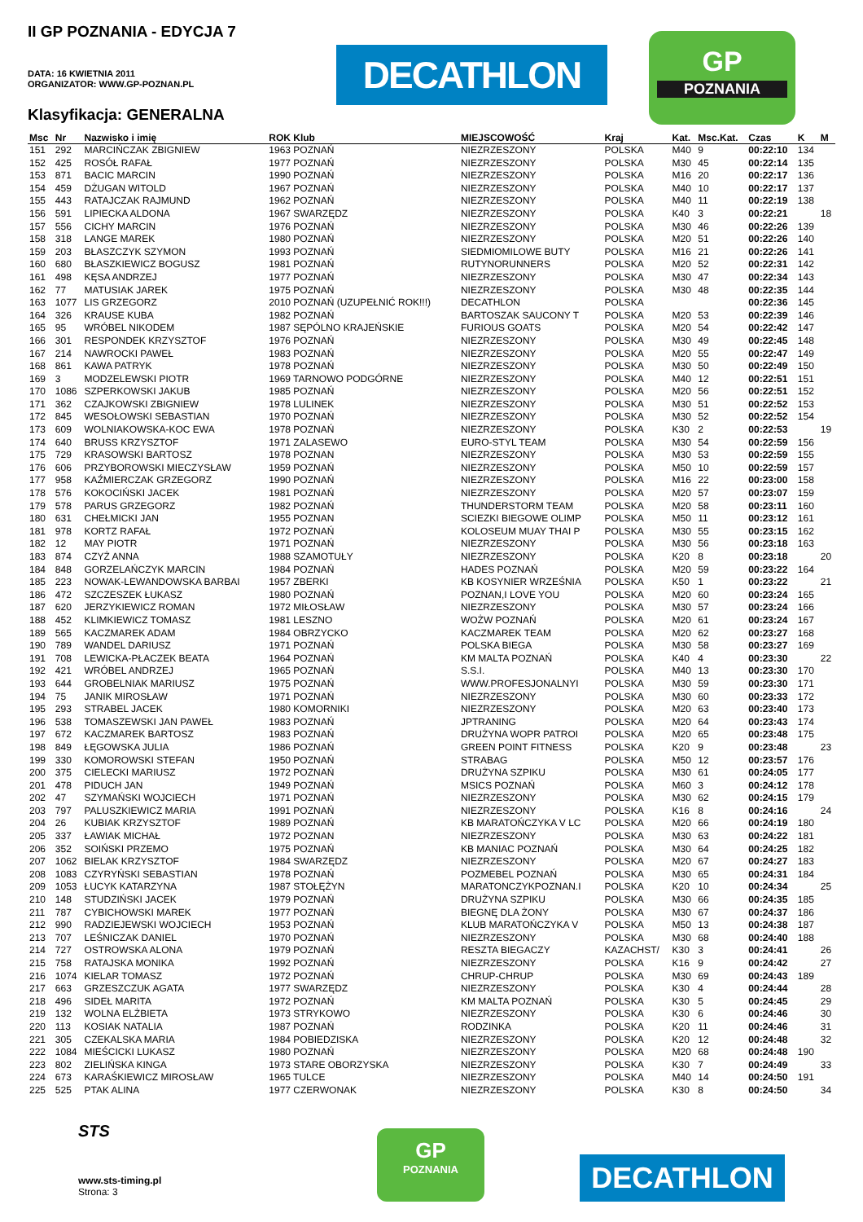II GP POZNANIA - EDYCJA 7
DATA: 16 KWIETNIA 2011
ORGANIZATOR: WWW.GP-POZNAN.PL
Klasyfikacja: GENERALNA
DECATHLON
GP
POZNANIA
| Msc | Nr | Nazwisko i imię | ROK Klub | MIEJSCOWOŚĆ | Kraj | Kat. | Msc.Kat. | Czas | K | M |
| --- | --- | --- | --- | --- | --- | --- | --- | --- | --- | --- |
| 151 | 292 | MARCIŃCZAK ZBIGNIEW | 1963 POZNAŃ | NIEZRZESZONY | POLSKA | M40 | 9 | 00:22:10 | 134 | |
| 152 | 425 | ROSÓŁ RAFAŁ | 1977 POZNAŃ | NIEZRZESZONY | POLSKA | M30 | 45 | 00:22:14 | 135 | |
| 153 | 871 | BACIC MARCIN | 1990 POZNAŃ | NIEZRZESZONY | POLSKA | M16 | 20 | 00:22:17 | 136 | |
| 154 | 459 | DŻUGAN WITOLD | 1967 POZNAŃ | NIEZRZESZONY | POLSKA | M40 | 10 | 00:22:17 | 137 | |
| 155 | 443 | RATAJCZAK RAJMUND | 1962 POZNAŃ | NIEZRZESZONY | POLSKA | M40 | 11 | 00:22:19 | 138 | |
| 156 | 591 | LIPIECKA ALDONA | 1967 SWARZĘDZ | NIEZRZESZONY | POLSKA | K40 | 3 | 00:22:21 | | 18 |
| 157 | 556 | CICHY MARCIN | 1976 POZNAŃ | NIEZRZESZONY | POLSKA | M30 | 46 | 00:22:26 | 139 | |
| 158 | 318 | LANGE MAREK | 1980 POZNAŃ | NIEZRZESZONY | POLSKA | M20 | 51 | 00:22:26 | 140 | |
| 159 | 203 | BŁASZCZYK SZYMON | 1993 POZNAŃ | SIEDMIOMILOWE BUTY | POLSKA | M16 | 21 | 00:22:26 | 141 | |
| 160 | 680 | BŁASZKIEWICZ BOGUSZ | 1981 POZNAŃ | RUTYNORUNNERS | POLSKA | M20 | 52 | 00:22:31 | 142 | |
| 161 | 498 | KĘSA ANDRZEJ | 1977 POZNAŃ | NIEZRZESZONY | POLSKA | M30 | 47 | 00:22:34 | 143 | |
| 162 | 77 | MATUSIAK JAREK | 1975 POZNAŃ | NIEZRZESZONY | POLSKA | M30 | 48 | 00:22:35 | 144 | |
| 163 | 1077 | LIS GRZEGORZ | 2010 POZNAŃ (UZUPEŁNIĆ ROK!!!) | DECATHLON | POLSKA | | | 00:22:36 | 145 | |
| 164 | 326 | KRAUSE KUBA | 1982 POZNAŃ | BARTOSZAK SAUCONY T | POLSKA | M20 | 53 | 00:22:39 | 146 | |
| 165 | 95 | WRÓBEL NIKODEM | 1987 SĘPÓLNO KRAJEŃSKIE | FURIOUS GOATS | POLSKA | M20 | 54 | 00:22:42 | 147 | |
| 166 | 301 | RESPONDEK KRZYSZTOF | 1976 POZNAŃ | NIEZRZESZONY | POLSKA | M30 | 49 | 00:22:45 | 148 | |
| 167 | 214 | NAWROCKI PAWEŁ | 1983 POZNAŃ | NIEZRZESZONY | POLSKA | M20 | 55 | 00:22:47 | 149 | |
| 168 | 861 | KAWA PATRYK | 1978 POZNAŃ | NIEZRZESZONY | POLSKA | M30 | 50 | 00:22:49 | 150 | |
| 169 | 3 | MODZELEWSKI PIOTR | 1969 TARNOWO PODGÓRNE | NIEZRZESZONY | POLSKA | M40 | 12 | 00:22:51 | 151 | |
| 170 | 1086 | SZPERKOWSKI JAKUB | 1985 POZNAŃ | NIEZRZESZONY | POLSKA | M20 | 56 | 00:22:51 | 152 | |
| 171 | 362 | CZAJKOWSKI ZBIGNIEW | 1978 LULINEK | NIEZRZESZONY | POLSKA | M30 | 51 | 00:22:52 | 153 | |
| 172 | 845 | WESOŁOWSKI SEBASTIAN | 1970 POZNAŃ | NIEZRZESZONY | POLSKA | M30 | 52 | 00:22:52 | 154 | |
| 173 | 609 | WOLNIAKOWSKA-KOC EWA | 1978 POZNAŃ | NIEZRZESZONY | POLSKA | K30 | 2 | 00:22:53 | | 19 |
| 174 | 640 | BRUSS KRZYSZTOF | 1971 ZALASEWO | EURO-STYL TEAM | POLSKA | M30 | 54 | 00:22:59 | 156 | |
| 175 | 729 | KRASOWSKI BARTOSZ | 1978 POZNAN | NIEZRZESZONY | POLSKA | M30 | 53 | 00:22:59 | 155 | |
| 176 | 606 | PRZYBOROWSKI MIECZYSŁAW | 1959 POZNAŃ | NIEZRZESZONY | POLSKA | M50 | 10 | 00:22:59 | 157 | |
| 177 | 958 | KAŹMIERCZAK GRZEGORZ | 1990 POZNAŃ | NIEZRZESZONY | POLSKA | M16 | 22 | 00:23:00 | 158 | |
| 178 | 576 | KOKOCIŃSKI JACEK | 1981 POZNAŃ | NIEZRZESZONY | POLSKA | M20 | 57 | 00:23:07 | 159 | |
| 179 | 578 | PARUS GRZEGORZ | 1982 POZNAŃ | THUNDERSTORM TEAM | POLSKA | M20 | 58 | 00:23:11 | 160 | |
| 180 | 631 | CHEŁMICKI JAN | 1955 POZNAN | SCIEZKI BIEGOWE OLIMP | POLSKA | M50 | 11 | 00:23:12 | 161 | |
| 181 | 978 | KORTZ RAFAŁ | 1972 POZNAŃ | KOLOSEUM MUAY THAI P | POLSKA | M30 | 55 | 00:23:15 | 162 | |
| 182 | 12 | MAY PIOTR | 1971 POZNAŃ | NIEZRZESZONY | POLSKA | M30 | 56 | 00:23:18 | 163 | |
| 183 | 874 | CZYŻ ANNA | 1988 SZAMOTUŁY | NIEZRZESZONY | POLSKA | K20 | 8 | 00:23:18 | | 20 |
| 184 | 848 | GORZELAŃCZYK MARCIN | 1984 POZNAŃ | HADES POZNAŃ | POLSKA | M20 | 59 | 00:23:22 | 164 | |
| 185 | 223 | NOWAK-LEWANDOWSKA BARBAI | 1957 ZBERKI | KB KOSYNIER WRZEŚNIA | POLSKA | K50 | 1 | 00:23:22 | | 21 |
| 186 | 472 | SZCZESZEK ŁUKASZ | 1980 POZNAŃ | POZNAN,I LOVE YOU | POLSKA | M20 | 60 | 00:23:24 | 165 | |
| 187 | 620 | JERZYKIEWICZ ROMAN | 1972 MIŁOSŁAW | NIEZRZESZONY | POLSKA | M30 | 57 | 00:23:24 | 166 | |
| 188 | 452 | KLIMKIEWICZ TOMASZ | 1981 LESZNO | WOŻW POZNAŃ | POLSKA | M20 | 61 | 00:23:24 | 167 | |
| 189 | 565 | KACZMAREK ADAM | 1984 OBRZYCKO | KACZMAREK TEAM | POLSKA | M20 | 62 | 00:23:27 | 168 | |
| 190 | 789 | WANDEL DARIUSZ | 1971 POZNAŃ | POLSKA BIEGA | POLSKA | M30 | 58 | 00:23:27 | 169 | |
| 191 | 708 | LEWICKA-PŁACZEK BEATA | 1964 POZNAŃ | KM MALTA POZNAŃ | POLSKA | K40 | 4 | 00:23:30 | | 22 |
| 192 | 421 | WRÓBEL ANDRZEJ | 1965 POZNAŃ | S.S.I. | POLSKA | M40 | 13 | 00:23:30 | 170 | |
| 193 | 644 | GROBELNIAK MARIUSZ | 1975 POZNAŃ | WWW.PROFESJONALNYI | POLSKA | M30 | 59 | 00:23:30 | 171 | |
| 194 | 75 | JANIK MIROSŁAW | 1971 POZNAŃ | NIEZRZESZONY | POLSKA | M30 | 60 | 00:23:33 | 172 | |
| 195 | 293 | STRABEL JACEK | 1980 KOMORNIKI | NIEZRZESZONY | POLSKA | M20 | 63 | 00:23:40 | 173 | |
| 196 | 538 | TOMASZEWSKI JAN PAWEŁ | 1983 POZNAŃ | JPTRANING | POLSKA | M20 | 64 | 00:23:43 | 174 | |
| 197 | 672 | KACZMAREK BARTOSZ | 1983 POZNAŃ | DRUŻYNA WOPR PATROI | POLSKA | M20 | 65 | 00:23:48 | 175 | |
| 198 | 849 | ŁĘGOWSKA JULIA | 1986 POZNAŃ | GREEN POINT FITNESS | POLSKA | K20 | 9 | 00:23:48 | | 23 |
| 199 | 330 | KOMOROWSKI STEFAN | 1950 POZNAŃ | STRABAG | POLSKA | M50 | 12 | 00:23:57 | 176 | |
| 200 | 375 | CIELECKI MARIUSZ | 1972 POZNAŃ | DRUŻYNA SZPIKU | POLSKA | M30 | 61 | 00:24:05 | 177 | |
| 201 | 478 | PIDUCH JAN | 1949 POZNAŃ | MSICS POZNAŃ | POLSKA | M60 | 3 | 00:24:12 | 178 | |
| 202 | 47 | SZYMAŃSKI WOJCIECH | 1971 POZNAŃ | NIEZRZESZONY | POLSKA | M30 | 62 | 00:24:15 | 179 | |
| 203 | 797 | PALUSZKIEWICZ MARIA | 1991 POZNAŃ | NIEZRZESZONY | POLSKA | K16 | 8 | 00:24:16 | | 24 |
| 204 | 26 | KUBIAK KRZYSZTOF | 1989 POZNAŃ | KB MARATOŃCZYKA V LC | POLSKA | M20 | 66 | 00:24:19 | 180 | |
| 205 | 337 | ŁAWIAK MICHAŁ | 1972 POZNAN | NIEZRZESZONY | POLSKA | M30 | 63 | 00:24:22 | 181 | |
| 206 | 352 | SOIŃSKI PRZEMO | 1975 POZNAŃ | KB MANIAC POZNAŃ | POLSKA | M30 | 64 | 00:24:25 | 182 | |
| 207 | 1062 | BIELAK KRZYSZTOF | 1984 SWARZĘDZ | NIEZRZESZONY | POLSKA | M20 | 67 | 00:24:27 | 183 | |
| 208 | 1083 | CZYRYŃSKI SEBASTIAN | 1978 POZNAŃ | POZMEBEL POZNAŃ | POLSKA | M30 | 65 | 00:24:31 | 184 | |
| 209 | 1053 | ŁUCYK KATARZYNA | 1987 STOŁĘŻYN | MARATONCZYKPOZNAN.I | POLSKA | K20 | 10 | 00:24:34 | | 25 |
| 210 | 148 | STUDZIŃSKI JACEK | 1979 POZNAŃ | DRUŻYNA SZPIKU | POLSKA | M30 | 66 | 00:24:35 | 185 | |
| 211 | 787 | CYBICHOWSKI MAREK | 1977 POZNAŃ | BIEGNĘ DLA ŻONY | POLSKA | M30 | 67 | 00:24:37 | 186 | |
| 212 | 990 | RADZIEJEWSKI WOJCIECH | 1953 POZNAŃ | KLUB MARATOŃCZYKA V | POLSKA | M50 | 13 | 00:24:38 | 187 | |
| 213 | 707 | LEŚNICZAK DANIEL | 1970 POZNAŃ | NIEZRZESZONY | POLSKA | M30 | 68 | 00:24:40 | 188 | |
| 214 | 727 | OSTROWSKA ALONA | 1979 POZNAŃ | RESZTA BIEGACZY | KAZACHST/ | K30 | 3 | 00:24:41 | | 26 |
| 215 | 758 | RATAJSKA MONIKA | 1992 POZNAŃ | NIEZRZESZONY | POLSKA | K16 | 9 | 00:24:42 | | 27 |
| 216 | 1074 | KIELAR TOMASZ | 1972 POZNAŃ | CHRUP-CHRUP | POLSKA | M30 | 69 | 00:24:43 | 189 | |
| 217 | 663 | GRZESZCZUK AGATA | 1977 SWARZĘDZ | NIEZRZESZONY | POLSKA | K30 | 4 | 00:24:44 | | 28 |
| 218 | 496 | SIDEŁ MARITA | 1972 POZNAŃ | KM MALTA POZNAŃ | POLSKA | K30 | 5 | 00:24:45 | | 29 |
| 219 | 132 | WOLNA ELŻBIETA | 1973 STRYKOWO | NIEZRZESZONY | POLSKA | K30 | 6 | 00:24:46 | | 30 |
| 220 | 113 | KOSIAK NATALIA | 1987 POZNAŃ | RODZINKA | POLSKA | K20 | 11 | 00:24:46 | | 31 |
| 221 | 305 | CZEKALSKA MARIA | 1984 POBIEDZISKA | NIEZRZESZONY | POLSKA | K20 | 12 | 00:24:48 | | 32 |
| 222 | 1084 | MIEŚCICKI LUKASZ | 1980 POZNAŃ | NIEZRZESZONY | POLSKA | M20 | 68 | 00:24:48 | 190 | |
| 223 | 802 | ZIELIŃSKA KINGA | 1973 STARE OBORZYSKA | NIEZRZESZONY | POLSKA | K30 | 7 | 00:24:49 | | 33 |
| 224 | 673 | KARAŚKIEWICZ MIROSŁAW | 1965 TULCE | NIEZRZESZONY | POLSKA | M40 | 14 | 00:24:50 | 191 | |
| 225 | 525 | PTAK ALINA | 1977 CZERWONAK | NIEZRZESZONY | POLSKA | K30 | 8 | 00:24:50 | | 34 |
STS
www.sts-timing.pl
Strona: 3
GP
POZNANIA
DECATHLON